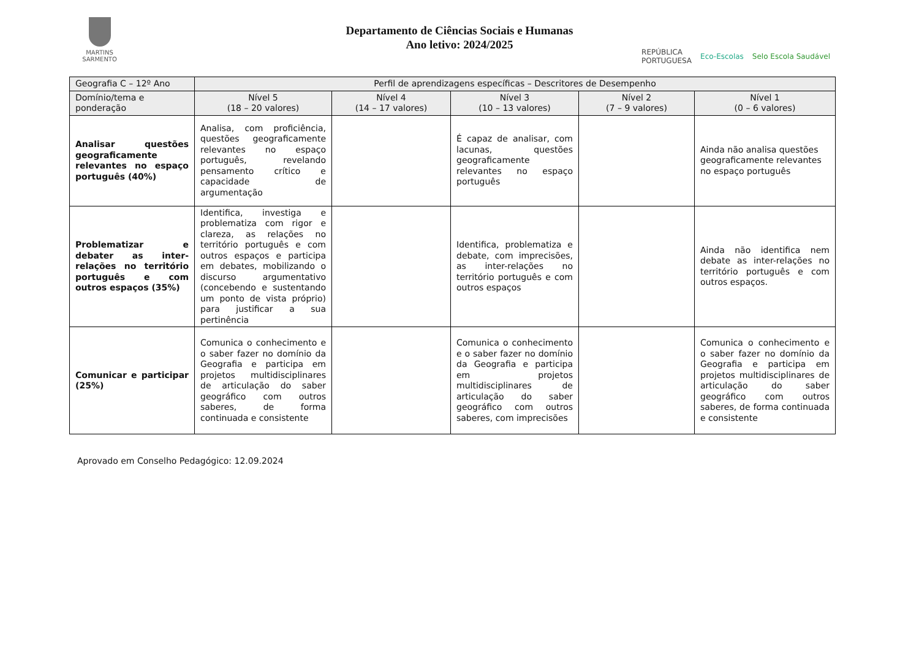MARTINS SARMENTO
Departamento de Ciências Sociais e Humanas
Ano letivo: 2024/2025
REPÚBLICA
PORTUGUESA Eco-Escolas Selo Escola Saudável
| Geografia C – 12º Ano | Perfil de aprendizagens específicas – Descritores de Desempenho | | | | |
| --- | --- | --- | --- | --- | --- |
| Domínio/tema e ponderação | Nível 5 (18 – 20 valores) | Nível 4 (14 – 17 valores) | Nível 3 (10 – 13 valores) | Nível 2 (7 – 9 valores) | Nível 1 (0 – 6 valores) |
| Analisar questões geograficamente relevantes no espaço português (40%) | Analisa, com proficiência, questões geograficamente relevantes no espaço português, revelando pensamento crítico e capacidade de argumentação | | É capaz de analisar, com lacunas, questões geograficamente relevantes no espaço português | | Ainda não analisa questões geograficamente relevantes no espaço português |
| Problematizar e debater as inter-relações no território português e com outros espaços (35%) | Identifica, investiga e problematiza com rigor e clareza, as relações no território português e com outros espaços e participa em debates, mobilizando o discurso argumentativo (concebendo e sustentando um ponto de vista próprio) para justificar a sua pertinência | | Identifica, problematiza e debate, com imprecisões, as inter-relações no território português e com outros espaços | | Ainda não identifica nem debate as inter-relações no território português e com outros espaços. |
| Comunicar e participar (25%) | Comunica o conhecimento e o saber fazer no domínio da Geografia e participa em projetos multidisciplinares de articulação do saber geográfico com outros saberes, de forma continuada e consistente | | Comunica o conhecimento e o saber fazer no domínio da Geografia e participa em projetos multidisciplinares de articulação do saber geográfico com outros saberes, com imprecisões | | Comunica o conhecimento e o saber fazer no domínio da Geografia e participa em projetos multidisciplinares de articulação do saber geográfico com outros saberes, de forma continuada e consistente |
Aprovado em Conselho Pedagógico: 12.09.2024